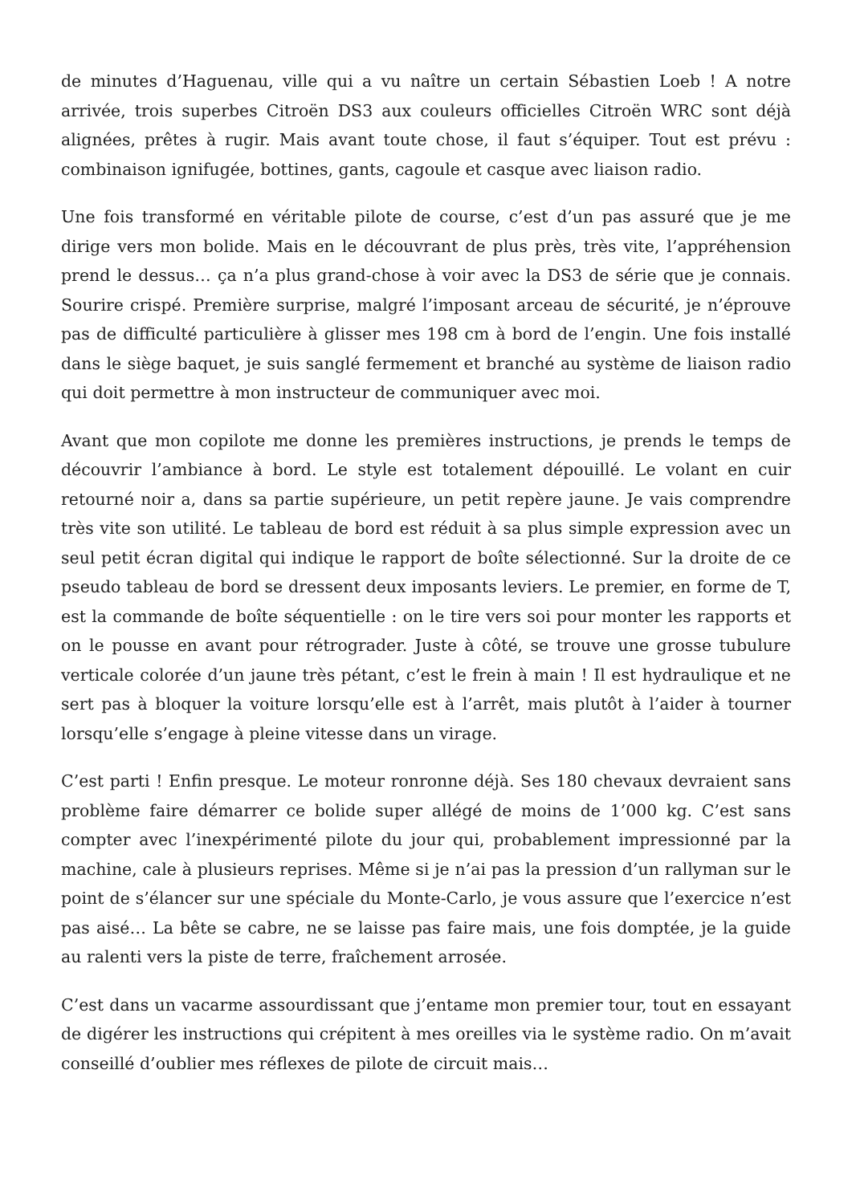de minutes d’Haguenau, ville qui a vu naître un certain Sébastien Loeb ! A notre arrivée, trois superbes Citroën DS3 aux couleurs officielles Citroën WRC sont déjà alignées, prêtes à rugir. Mais avant toute chose, il faut s’équiper. Tout est prévu : combinaison ignifugée, bottines, gants, cagoule et casque avec liaison radio.
Une fois transformé en véritable pilote de course, c’est d’un pas assuré que je me dirige vers mon bolide. Mais en le découvrant de plus près, très vite, l’appréhension prend le dessus… ça n’a plus grand-chose à voir avec la DS3 de série que je connais. Sourire crispé. Première surprise, malgré l’imposant arceau de sécurité, je n’éprouve pas de difficulté particulière à glisser mes 198 cm à bord de l’engin. Une fois installé dans le siège baquet, je suis sanglé fermement et branché au système de liaison radio qui doit permettre à mon instructeur de communiquer avec moi.
Avant que mon copilote me donne les premières instructions, je prends le temps de découvrir l’ambiance à bord. Le style est totalement dépouillé. Le volant en cuir retourné noir a, dans sa partie supérieure, un petit repère jaune. Je vais comprendre très vite son utilité. Le tableau de bord est réduit à sa plus simple expression avec un seul petit écran digital qui indique le rapport de boîte sélectionné. Sur la droite de ce pseudo tableau de bord se dressent deux imposants leviers. Le premier, en forme de T, est la commande de boîte séquentielle : on le tire vers soi pour monter les rapports et on le pousse en avant pour rétrograder. Juste à côté, se trouve une grosse tubulure verticale colorée d’un jaune très pétant, c’est le frein à main ! Il est hydraulique et ne sert pas à bloquer la voiture lorsqu’elle est à l’arrêt, mais plutôt à l’aider à tourner lorsqu’elle s’engage à pleine vitesse dans un virage.
C’est parti ! Enfin presque. Le moteur ronronne déjà. Ses 180 chevaux devraient sans problème faire démarrer ce bolide super allégé de moins de 1’000 kg. C’est sans compter avec l’inexpérimenté pilote du jour qui, probablement impressionné par la machine, cale à plusieurs reprises. Même si je n’ai pas la pression d’un rallyman sur le point de s’élancer sur une spéciale du Monte-Carlo, je vous assure que l’exercice n’est pas aisé… La bête se cabre, ne se laisse pas faire mais, une fois domptée, je la guide au ralenti vers la piste de terre, fraîchement arrosée.
C’est dans un vacarme assourdissant que j’entame mon premier tour, tout en essayant de digérer les instructions qui crépitent à mes oreilles via le système radio. On m’avait conseillé d’oublier mes réflexes de pilote de circuit mais…